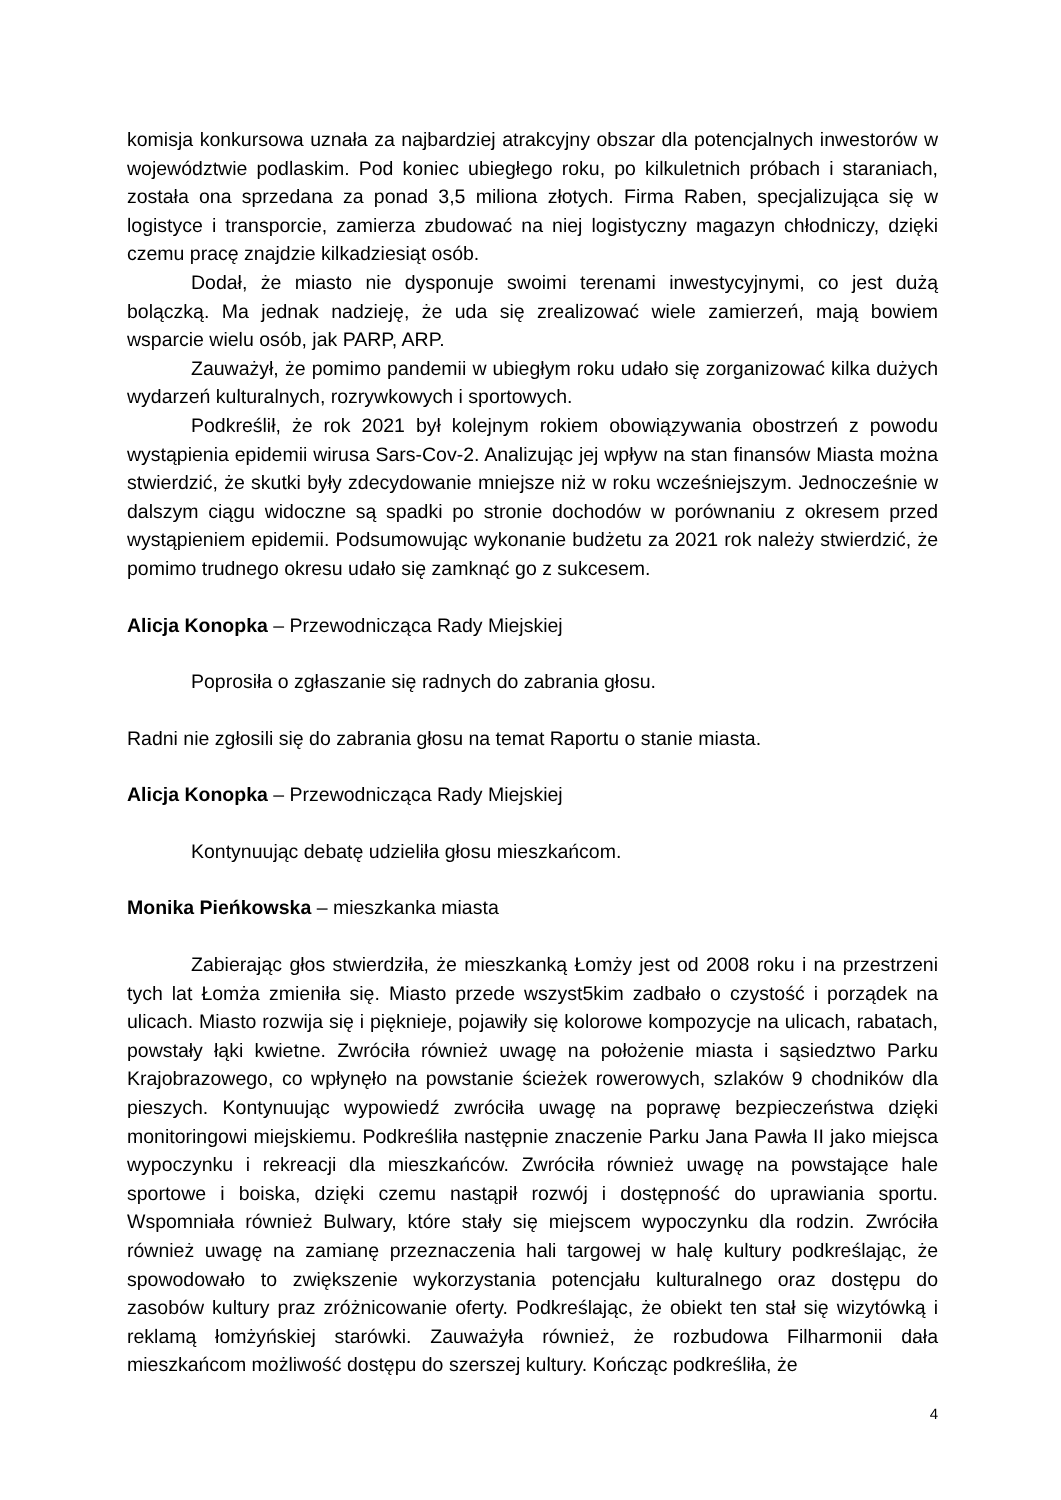komisja konkursowa uznała za najbardziej atrakcyjny obszar dla potencjalnych inwestorów w województwie podlaskim. Pod koniec ubiegłego roku, po kilkuletnich próbach i staraniach, została ona sprzedana za ponad 3,5 miliona złotych. Firma Raben, specjalizująca się w logistyce i transporcie, zamierza zbudować na niej logistyczny magazyn chłodniczy, dzięki czemu pracę znajdzie kilkadziesiąt osób.
Dodał, że miasto nie dysponuje swoimi terenami inwestycyjnymi, co jest dużą bolączką. Ma jednak nadzieję, że uda się zrealizować wiele zamierzeń, mają bowiem wsparcie wielu osób, jak PARP, ARP.
Zauważył, że pomimo pandemii w ubiegłym roku udało się zorganizować kilka dużych wydarzeń kulturalnych, rozrywkowych i sportowych.
Podkreślił, że rok 2021 był kolejnym rokiem obowiązywania obostrzeń z powodu wystąpienia epidemii wirusa Sars-Cov-2. Analizując jej wpływ na stan finansów Miasta można stwierdzić, że skutki były zdecydowanie mniejsze niż w roku wcześniejszym. Jednocześnie w dalszym ciągu widoczne są spadki po stronie dochodów w porównaniu z okresem przed wystąpieniem epidemii. Podsumowując wykonanie budżetu za 2021 rok należy stwierdzić, że pomimo trudnego okresu udało się zamknąć go z sukcesem.
Alicja Konopka – Przewodnicząca Rady Miejskiej
Poprosiła o zgłaszanie się radnych do zabrania głosu.
Radni nie zgłosili się do zabrania głosu na temat Raportu o stanie miasta.
Alicja Konopka – Przewodnicząca Rady Miejskiej
Kontynuując debatę udzieliła głosu mieszkańcom.
Monika Pieńkowska – mieszkanka miasta
Zabierając głos stwierdziła, że mieszkanką Łomży jest od 2008 roku i na przestrzeni tych lat Łomża zmieniła się. Miasto przede wszyst5kim zadbało o czystość i porządek na ulicach. Miasto rozwija się i pięknieje, pojawiły się kolorowe kompozycje na ulicach, rabatach, powstały łąki kwietne. Zwróciła również uwagę na położenie miasta i sąsiedztwo Parku Krajobrazowego, co wpłynęło na powstanie ścieżek rowerowych, szlaków 9 chodników dla pieszych. Kontynuując wypowiedź zwróciła uwagę na poprawę bezpieczeństwa dzięki monitoringowi miejskiemu. Podkreśliła następnie znaczenie Parku Jana Pawła II jako miejsca wypoczynku i rekreacji dla mieszkańców. Zwróciła również uwagę na powstające hale sportowe i boiska, dzięki czemu nastąpił rozwój i dostępność do uprawiania sportu. Wspomniała również Bulwary, które stały się miejscem wypoczynku dla rodzin. Zwróciła również uwagę na zamianę przeznaczenia hali targowej w halę kultury podkreślając, że spowodowało to zwiększenie wykorzystania potencjału kulturalnego oraz dostępu do zasobów kultury praz zróżnicowanie oferty. Podkreślając, że obiekt ten stał się wizytówką i reklamą łomżyńskiej starówki. Zauważyła również, że rozbudowa Filharmonii dała mieszkańcom możliwość dostępu do szerszej kultury. Kończąc podkreśliła, że
4